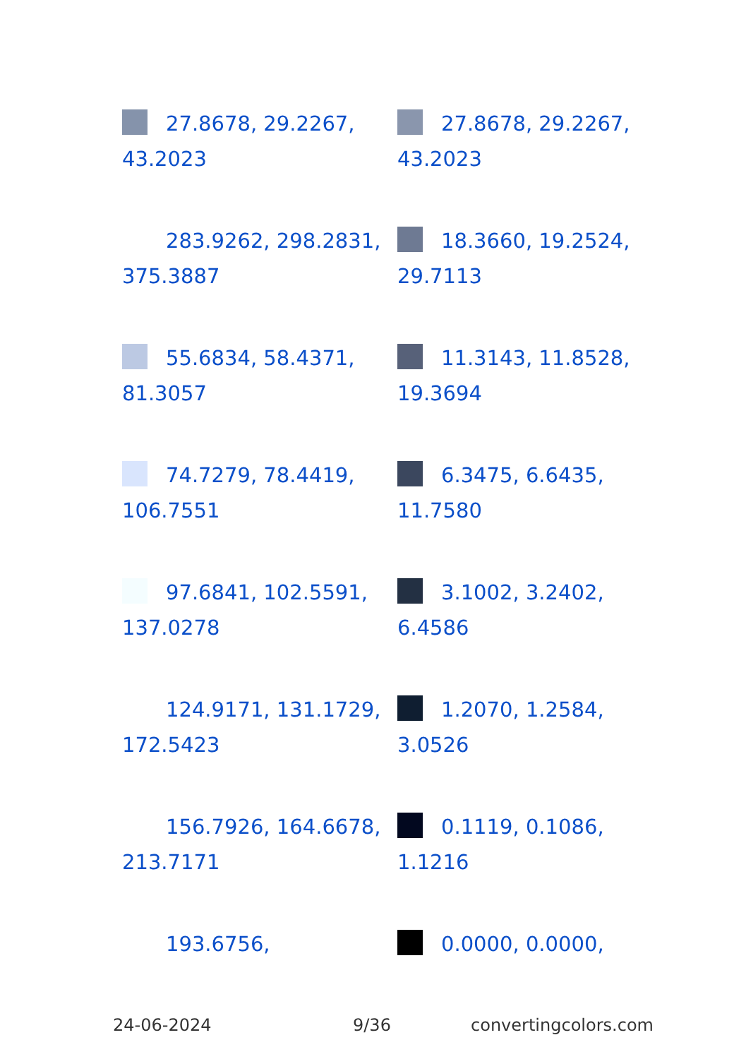27.8678, 29.2267, 43.2023
27.8678, 29.2267, 43.2023
283.9262, 298.2831, 375.3887
18.3660, 19.2524, 29.7113
55.6834, 58.4371, 81.3057
11.3143, 11.8528, 19.3694
74.7279, 78.4419, 106.7551
6.3475, 6.6435, 11.7580
97.6841, 102.5591, 137.0278
3.1002, 3.2402, 6.4586
124.9171, 131.1729, 172.5423
1.2070, 1.2584, 3.0526
156.7926, 164.6678, 213.7171
0.1119, 0.1086, 1.1216
193.6756,
0.0000, 0.0000,
24-06-2024 9/36 convertingcolors.com